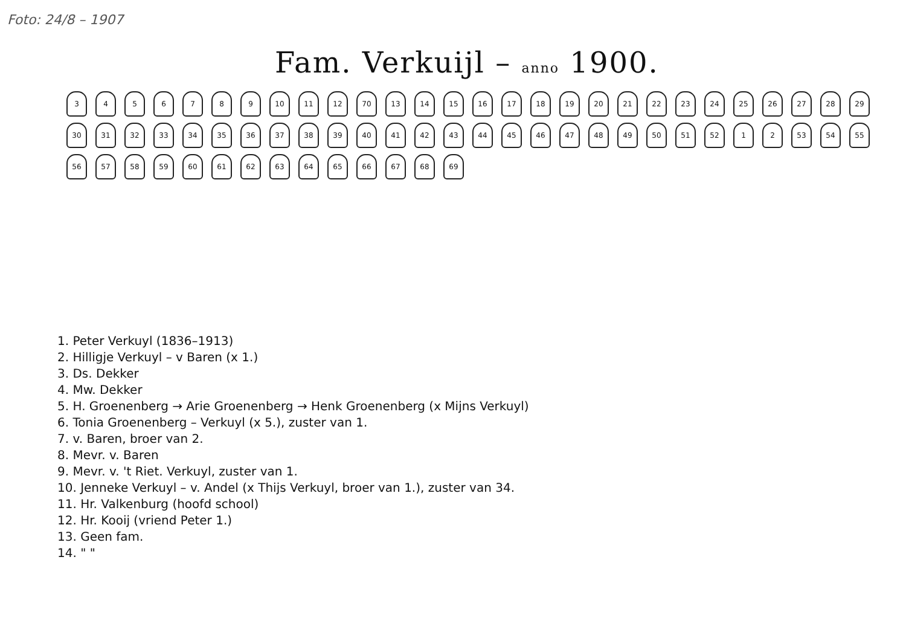Foto: 24/8 – 1907
Fam. Verkuijl – anno 1900.
3456789 10 11 12 70 13 14 15 16 17 18 19 20 21 22 23 24 25 26 27 28 29 30 31 32 33 34 35 36 37 38 39 40 41 42 43 44 45 46 47 48 49 50 51 52 1 2 53 54 55 56 57 58 59 60 61 62 63 64 65 66 67 68 69
1. Peter Verkuyl (1836–1913)
2. Hilligje Verkuyl – v Baren (x 1.)
3. Ds. Dekker
4. Mw. Dekker
5. H. Groenenberg → Arie Groenenberg → Henk Groenenberg (x Mijns Verkuyl)
6. Tonia Groenenberg – Verkuyl (x 5.), zuster van 1.
7. v. Baren, broer van 2.
8. Mevr. v. Baren
9. Mevr. v. 't Riet. Verkuyl, zuster van 1.
10. Jenneke Verkuyl – v. Andel (x Thijs Verkuyl, broer van 1.), zuster van 34.
11. Hr. Valkenburg (hoofd school)
12. Hr. Kooij (vriend Peter 1.)
13. Geen fam.
14. " "